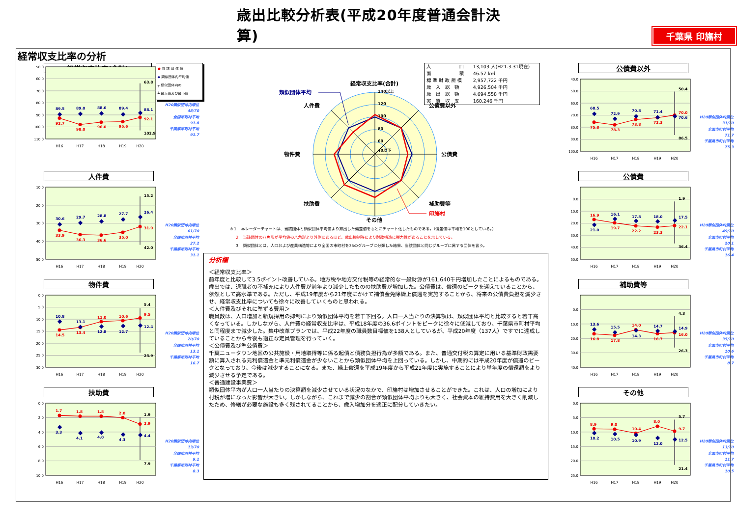歳出比較分析表(平成20年度普通会計決算)
千葉県 印旛村
経常収支比率の分析
経常収支比率(合計)
● 当 該 団 体 値
◆ 類似団体内平均値
┬ 類似団体内の
┴ 最大値及び最小値
50.0
60.0
70.0
80.0
90.0
100.0
110.0
◆
◆
◆
◆
◆
89.5
89.0
88.6
89.4
88.1
92.7
98.0
96.0
95.6
92.1
63.8
102.9
H16
H17
H18
H19
H20
H20類似団体内順位
48/70
全国市町村平均
91.8
千葉県市町村平均
91.7
人件費
10.0
20.0
30.0
40.0
50.0
◆
◆
◆
◆
◆
30.6
29.7
28.8
27.7
26.4
33.9
36.3
36.6
35.0
31.9
15.2
42.0
H16
H17
H18
H19
H20
H20類似団体内順位
61/70
全国市町村平均
27.2
千葉県市町村平均
31.1
物件費
0.0
5.0
10.0
15.0
20.0
25.0
30.0
◆
◆
◆
◆
◆
10.8
13.1
12.8
12.7
12.4
14.5
13.4
11.0
10.6
9.5
5.4
23.9
H16
H17
H18
H19
H20
H20類似団体内順位
20/70
全国市町村平均
13.1
千葉県市町村平均
16.7
扶助費
0.0
2.0
4.0
6.0
8.0
10.0
◆
◆
◆
◆
◆
3.3
4.1
4.0
4.3
4.4
1.7
1.8
1.8
2.0
2.9
1.9
7.9
H16
H17
H18
H19
H20
H20類似団体内順位
13/70
全国市町村平均
9.1
千葉県市町村平均
8.3
| 人 口 | 13,103 人(H21.3.31現在) |
| 面 積 | 46.57 k㎡ |
| 標 準 財 政 規 模 | 2,957,722 千円 |
| 歳 入 総 額 | 4,926,504 千円 |
| 歳 出 総 額 | 4,694,558 千円 |
| 実 質 収 支 | 160,246 千円 |
140以上
120
100
80
60
40以下
経常収支比率(合計)
公債費以外
公債費
補助費等
その他
扶助費
物件費
人件費
類似団体平均
印旛村
※１　本レーダーチャートは、当該団体と類似団体平均値より算出した偏差値をもとにチャート化したものである。（偏差値は平均を100としている。）
　 ２　当該団体の八角形が平均値の八角形より外側にあるほど、歳出抑制等により財政構造に弾力性があることを示している。
　 ３　類似団体とは、人口および産業構造等により全国の市町村を35のグループに分類した結果、当該団体と同じグループに属する団体を言う。
分析欄
＜経常収支比率＞
前年度と比較して3.5ポイント改善している。地方税や地方交付税等の経常的な一般財源が161,640千円増加したことによるものである。歳出では、退職者の不補充により人件費が前年より減少したものの扶助費が増加した。公債費は、償還のピークを迎えていることから、依然として高水準である。ただし、平成19年度から21年度にかけて補償金免除繰上償還を実施することから、将来の公債費負担を減少させ、経常収支比率についても徐々に改善していくものと思われる。
＜人件費及びそれに準ずる費用＞
職員数は、人口増加と新規採用の抑制により類似団体平均を若干下回る。人口一人当たりの決算額は、類似団体平均と比較すると若干高くなっている。しかしながら、人件費の経常収支比率は、平成18年度の36.6ポイントをピークに徐々に低減しており、千葉県市町村平均と同程度まで減少した。集中改革プランでは、平成22年度の職員数目標値を138人としているが、平成20年度（137人）ですでに達成していることから今後も適正な定員管理を行っていく。
＜公債費及び準公債費＞
千葉ニュータウン地区の公共施設・用地取得等に係る起債と債務負担行為が多額である。また、普通交付税の算定に用いる基準財政需要額に算入される元利償還金と準元利償還金が少ないことから類似団体平均を上回っている。しかし、中期的には平成20年度が償還のピークとなっており、今後は減少することになる。また、繰上償還を平成19年度から平成21年度に実施することにより単年度の償還額をより減少させる予定である。
＜普通建設事業費＞
類似団体平均が人口一人当たりの決算額を減少させている状況のなかで、印旛村は増加させることができた。これは、人口の増加により村税が増になった影響が大きい。しかしながら、これまで減少の割合が類似団体平均よりも大きく、社会資本の維持費用を大きく削減したため、修繕が必要な施設も多く残されてることから、歳入増加分を適正に配分していきたい。
公債費以外
40.0
50.0
60.0
70.0
80.0
90.0
100.0
◆
◆
◆
◆
◆
68.5
72.9
70.8
71.4
70.6
75.8
78.3
73.8
72.3
70.0
50.4
86.5
H16
H17
H18
H19
H20
H20類似団体内順位
31/70
全国市町村平均
71.7
千葉県市町村平均
75.3
公債費
0.0
10.0
20.0
30.0
40.0
50.0
◆
◆
◆
◆
◆
21.0
16.1
17.8
18.0
17.5
16.9
19.7
22.2
23.3
22.1
1.9
36.4
H16
H17
H18
H19
H20
H20類似団体内順位
49/70
全国市町村平均
20.1
千葉県市町村平均
16.4
補助費等
0.0
10.0
20.0
30.0
40.0
◆
◆
◆
◆
◆
13.6
15.5
14.3
14.7
14.9
16.8
17.8
14.0
16.7
16.0
4.3
26.3
H16
H17
H18
H19
H20
H20類似団体内順位
35/70
全国市町村平均
10.6
千葉県市町村平均
8.7
その他
0.0
5.0
10.0
15.0
20.0
25.0
◆
◆
◆
◆
◆
10.2
10.5
10.9
12.0
12.5
8.9
9.0
10.4
8.0
9.7
5.7
21.4
H16
H17
H18
H19
H20
H20類似団体内順位
13/70
全国市町村平均
11.7
千葉県市町村平均
10.5